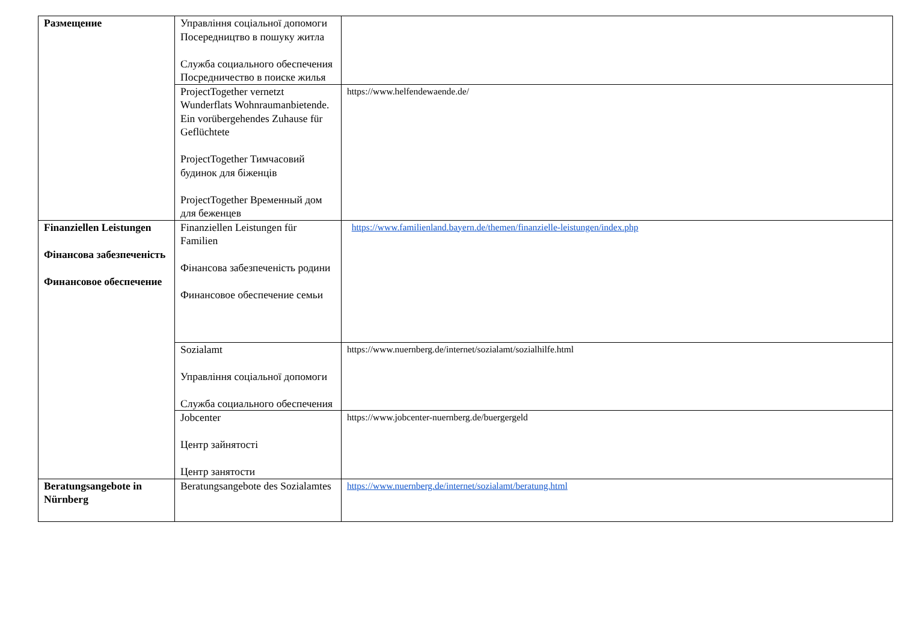| Размещение | Управління соціальної допомоги Посередництво в пошуку житла Служба социального обеспечения Посредничество в поиске жилья | |
| | ProjectTogether vernetzt Wunderflats Wohnraumanbietende. Ein vorübergehendes Zuhause für Geflüchtete ProjectTogether Тимчасовий будинок для біженців ProjectTogether Временный дом для беженцев | https://www.helfendewaende.de/ |
| Finanziellen Leistungen Фінансова забезпеченість Финансовое обеспечение | Finanziellen Leistungen für Familien Фінансова забезпеченість родини Финансовое обеспечение семьи | https://www.familienland.bayern.de/themen/finanzielle-leistungen/index.php |
| | Sozialamt Управління соціальної допомоги Служба социального обеспечения | https://www.nuernberg.de/internet/sozialamt/sozialhilfe.html |
| | Jobcenter Центр зайнятості Центр занятости | https://www.jobcenter-nuernberg.de/buergergeld |
| Beratungsangebote in Nürnberg | Beratungsangebote des Sozialamtes | https://www.nuernberg.de/internet/sozialamt/beratung.html |